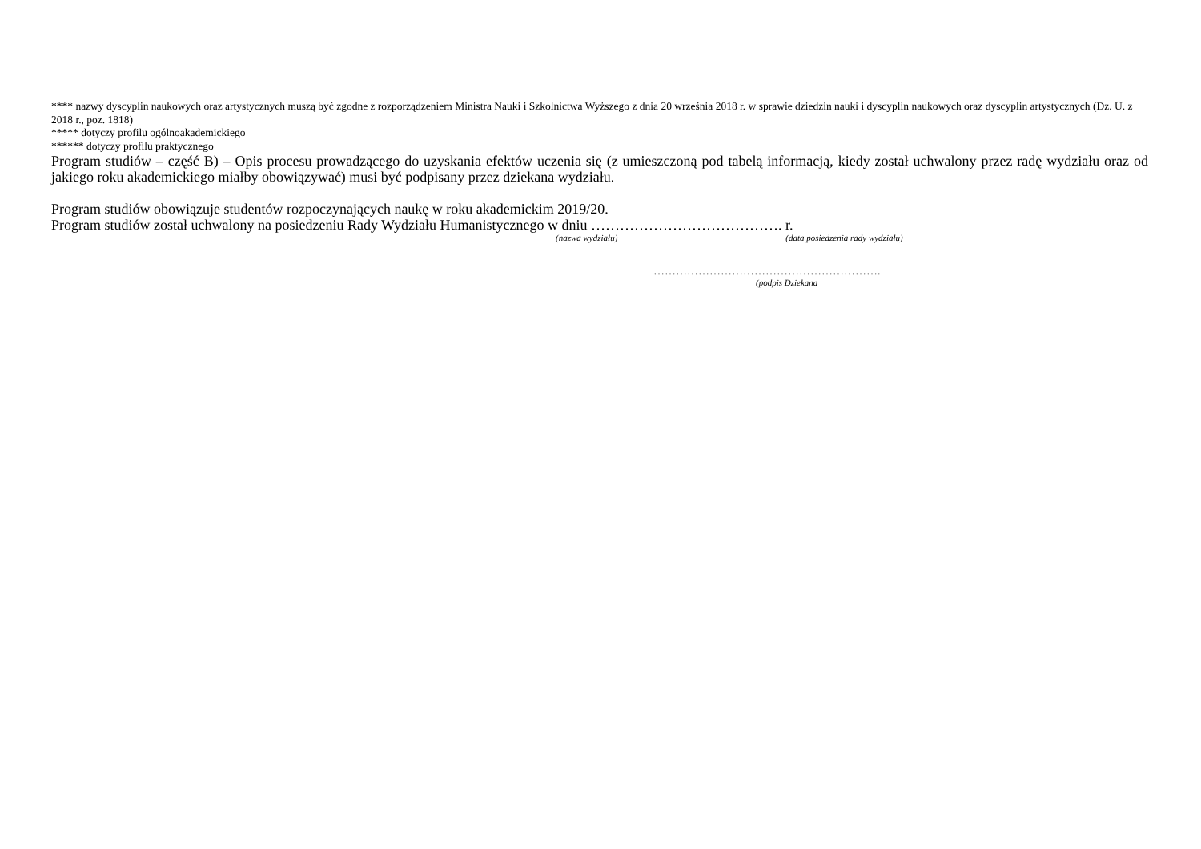**** nazwy dyscyplin naukowych oraz artystycznych muszą być zgodne z rozporządzeniem Ministra Nauki i Szkolnictwa Wyższego z dnia 20 września 2018 r. w sprawie dziedzin nauki i dyscyplin naukowych oraz dyscyplin artystycznych (Dz. U. z 2018 r., poz. 1818)
***** dotyczy profilu ogólnoakademickiego
****** dotyczy profilu praktycznego
Program studiów – część B) – Opis procesu prowadzącego do uzyskania efektów uczenia się (z umieszczoną pod tabelą informacją, kiedy został uchwalony przez radę wydziału oraz od jakiego roku akademickiego miałby obowiązywać) musi być podpisany przez dziekana wydziału.
Program studiów obowiązuje studentów rozpoczynających naukę w roku akademickim 2019/20.
Program studiów został uchwalony na posiedzeniu Rady Wydziału Humanistycznego w dniu …………………………………. r.
(nazwa wydziału) (data posiedzenia rady wydziału)
…………………………………………………….
(podpis Dziekana